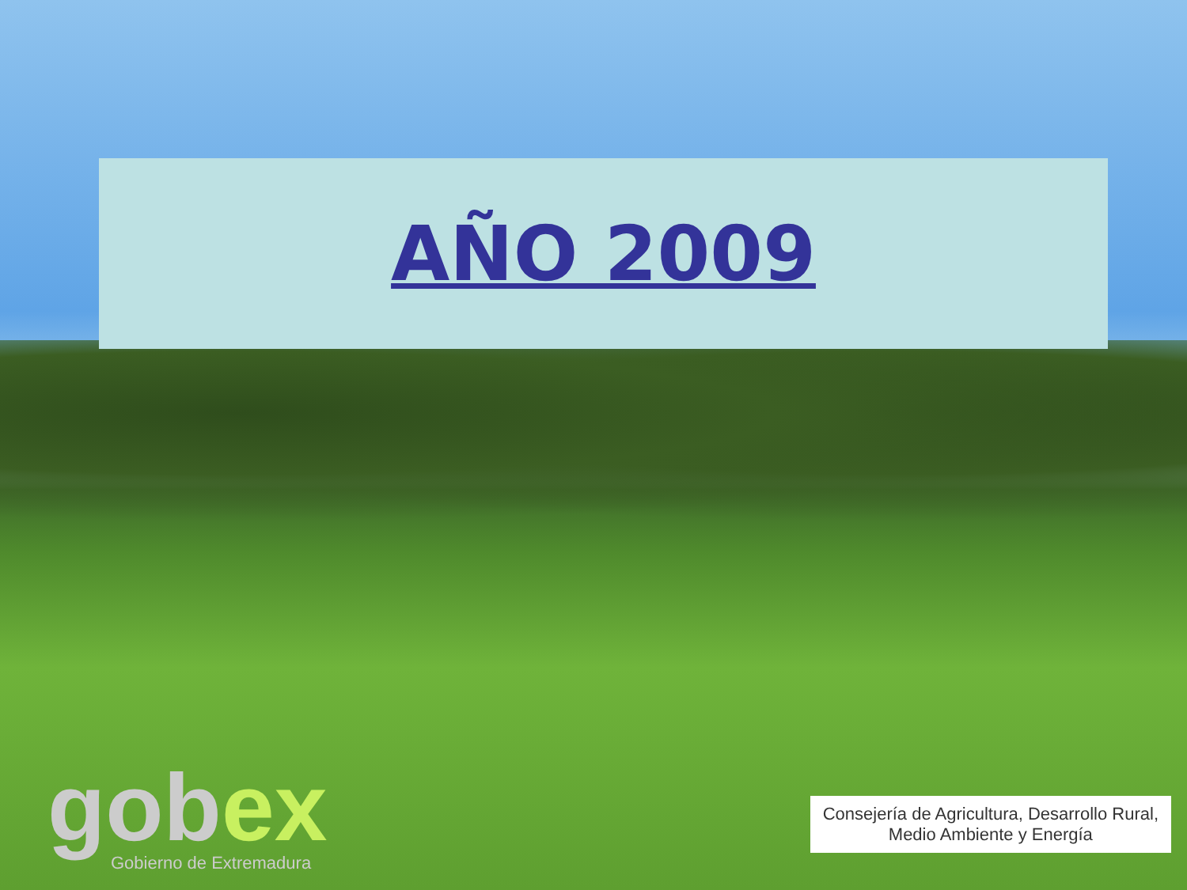AÑO 2009
gobex
Gobierno de Extremadura
Consejería de Agricultura, Desarrollo Rural,
Medio Ambiente y Energía